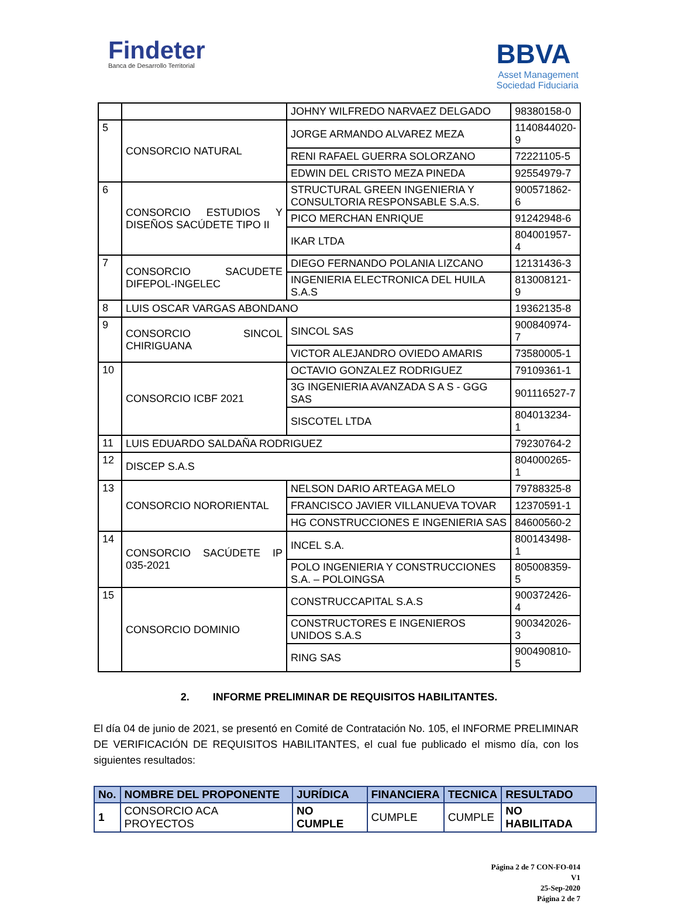Findeter
Banca de Desarrollo Territorial
BBVA
Asset Management
Sociedad Fiduciaria
| | | JOHNY WILFREDO NARVAEZ DELGADO | 98380158-0 |
| 5 | CONSORCIO NATURAL | JORGE ARMANDO ALVAREZ MEZA | 1140844020-9 |
| | | RENI RAFAEL GUERRA SOLORZANO | 72221105-5 |
| | | EDWIN DEL CRISTO MEZA PINEDA | 92554979-7 |
| 6 | CONSORCIO ESTUDIOS Y DISEÑOS SACÚDETE TIPO II | STRUCTURAL GREEN INGENIERIA Y CONSULTORIA RESPONSABLE S.A.S. | 900571862-6 |
| | | PICO MERCHAN ENRIQUE | 91242948-6 |
| | | IKAR LTDA | 804001957-4 |
| 7 | CONSORCIO SACUDETE DIFEPOL-INGELEC | DIEGO FERNANDO POLANIA LIZCANO | 12131436-3 |
| | | INGENIERIA ELECTRONICA DEL HUILA S.A.S | 813008121-9 |
| 8 | LUIS OSCAR VARGAS ABONDANO | | 19362135-8 |
| 9 | CONSORCIO SINCOL CHIRIGUANA | SINCOL SAS | 900840974-7 |
| | | VICTOR ALEJANDRO OVIEDO AMARIS | 73580005-1 |
| 10 | CONSORCIO ICBF 2021 | OCTAVIO GONZALEZ RODRIGUEZ | 79109361-1 |
| | | 3G INGENIERIA AVANZADA S A S - GGG SAS | 901116527-7 |
| | | SISCOTEL LTDA | 804013234-1 |
| 11 | LUIS EDUARDO SALDAÑA RODRIGUEZ | | 79230764-2 |
| 12 | DISCEP S.A.S | | 804000265-1 |
| 13 | CONSORCIO NORORIENTAL | NELSON DARIO ARTEAGA MELO | 79788325-8 |
| | | FRANCISCO JAVIER VILLANUEVA TOVAR | 12370591-1 |
| | | HG CONSTRUCCIONES E INGENIERIA SAS | 84600560-2 |
| 14 | CONSORCIO SACÚDETE IP 035-2021 | INCEL S.A. | 800143498-1 |
| | | POLO INGENIERIA Y CONSTRUCCIONES S.A. – POLOINGSA | 805008359-5 |
| 15 | CONSORCIO DOMINIO | CONSTRUCCAPITAL S.A.S | 900372426-4 |
| | | CONSTRUCTORES E INGENIEROS UNIDOS S.A.S | 900342026-3 |
| | | RING SAS | 900490810-5 |
2. INFORME PRELIMINAR DE REQUISITOS HABILITANTES.
El día 04 de junio de 2021, se presentó en Comité de Contratación No. 105, el INFORME PRELIMINAR DE VERIFICACIÓN DE REQUISITOS HABILITANTES, el cual fue publicado el mismo día, con los siguientes resultados:
| No. | NOMBRE DEL PROPONENTE | JURÍDICA | FINANCIERA | TECNICA | RESULTADO |
| --- | --- | --- | --- | --- | --- |
| 1 | CONSORCIO ACA PROYECTOS | NO CUMPLE | CUMPLE | CUMPLE | NO HABILITADA |
Página 2 de 7 CON-FO-014
V1
25-Sep-2020
Página 2 de 7